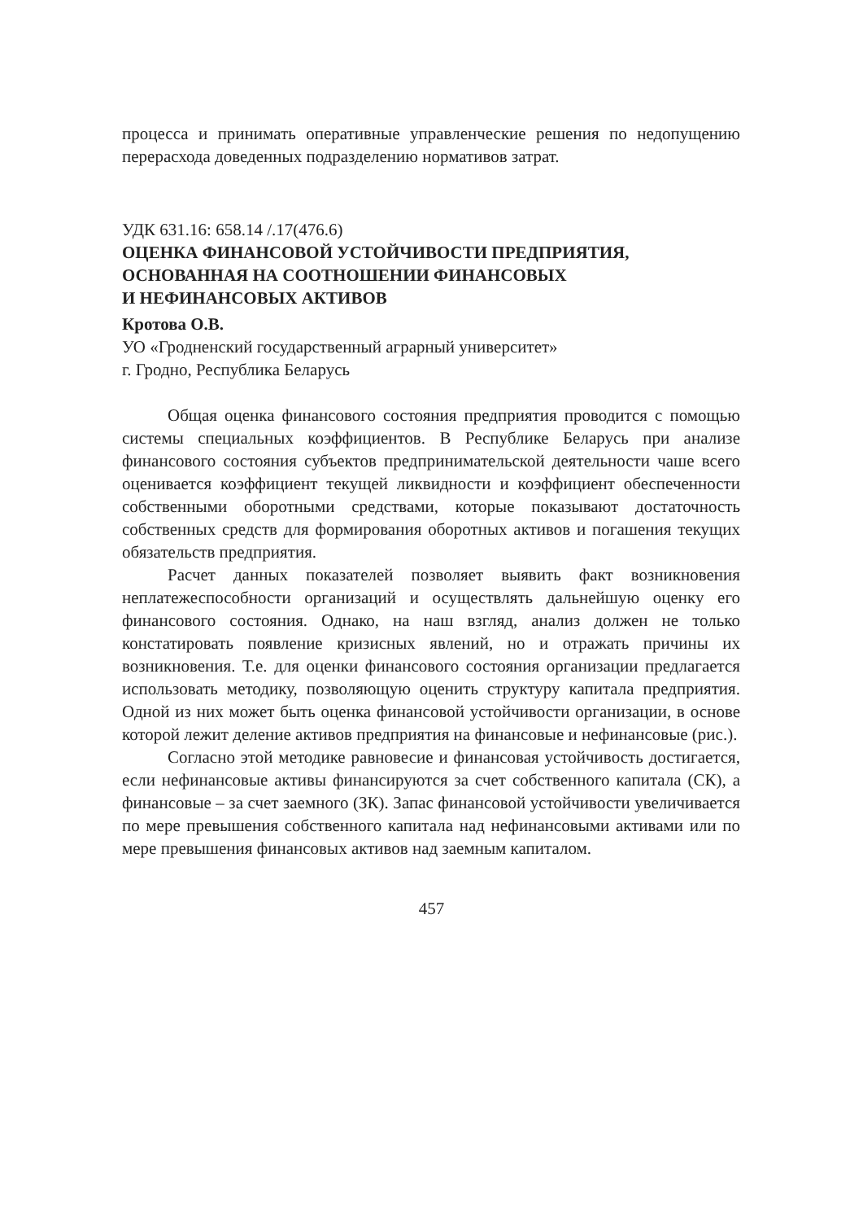процесса и принимать оперативные управленческие решения по недопущению перерасхода доведенных подразделению нормативов затрат.
УДК 631.16: 658.14 /.17(476.6)
ОЦЕНКА ФИНАНСОВОЙ УСТОЙЧИВОСТИ ПРЕДПРИЯТИЯ,
ОСНОВАННАЯ НА СООТНОШЕНИИ ФИНАНСОВЫХ
И НЕФИНАНСОВЫХ АКТИВОВ
Кротова О.В.
УО «Гродненский государственный аграрный университет»
г. Гродно, Республика Беларусь
Общая оценка финансового состояния предприятия проводится с помощью системы специальных коэффициентов. В Республике Беларусь при анализе финансового состояния субъектов предпринимательской деятельности чаше всего оценивается коэффициент текущей ликвидности и коэффициент обеспеченности собственными оборотными средствами, которые показывают достаточность собственных средств для формирования оборотных активов и погашения текущих обязательств предприятия.
Расчет данных показателей позволяет выявить факт возникновения неплатежеспособности организаций и осуществлять дальнейшую оценку его финансового состояния. Однако, на наш взгляд, анализ должен не только констатировать появление кризисных явлений, но и отражать причины их возникновения. Т.е. для оценки финансового состояния организации предлагается использовать методику, позволяющую оценить структуру капитала предприятия. Одной из них может быть оценка финансовой устойчивости организации, в основе которой лежит деление активов предприятия на финансовые и нефинансовые (рис.).
Согласно этой методике равновесие и финансовая устойчивость достигается, если нефинансовые активы финансируются за счет собственного капитала (СК), а финансовые – за счет заемного (ЗК). Запас финансовой устойчивости увеличивается по мере превышения собственного капитала над нефинансовыми активами или по мере превышения финансовых активов над заемным капиталом.
457